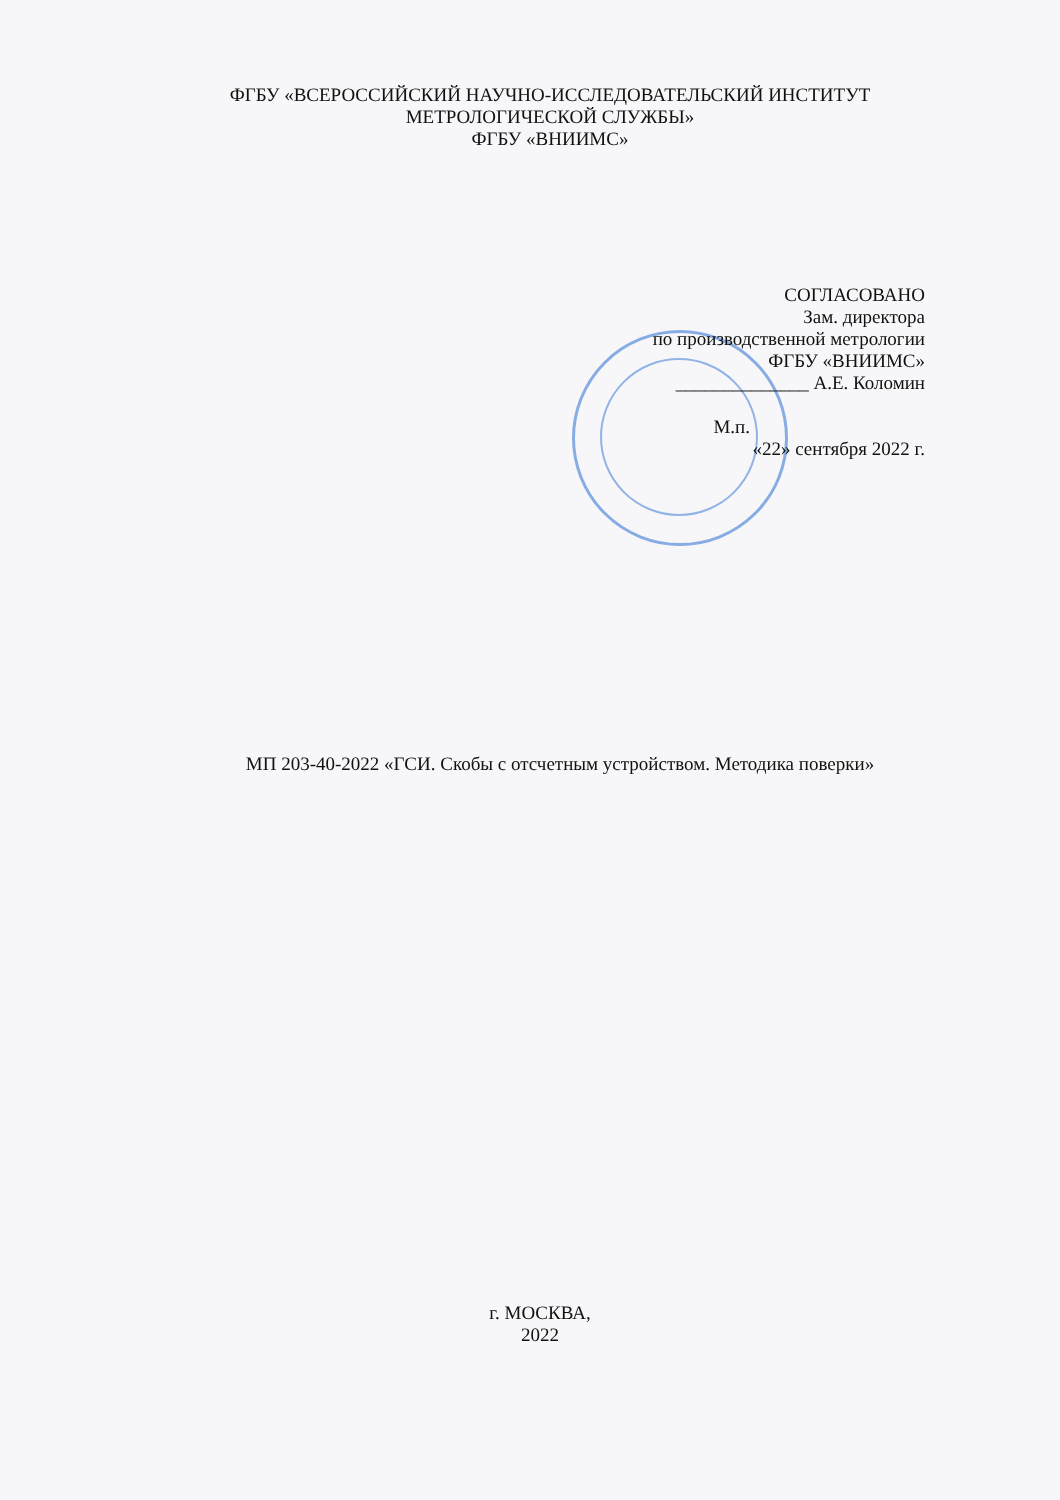ФГБУ «ВСЕРОССИЙСКИЙ НАУЧНО-ИССЛЕДОВАТЕЛЬСКИЙ ИНСТИТУТ
МЕТРОЛОГИЧЕСКОЙ СЛУЖБЫ»
ФГБУ «ВНИИМС»
СОГЛАСОВАНО
Зам. директора
по производственной метрологии
ФГБУ «ВНИИМС»
______________ А.Е. Коломин
М.п.
«22» сентября 2022 г.
МП 203-40-2022 «ГСИ. Скобы с отсчетным устройством. Методика поверки»
г. МОСКВА,
2022